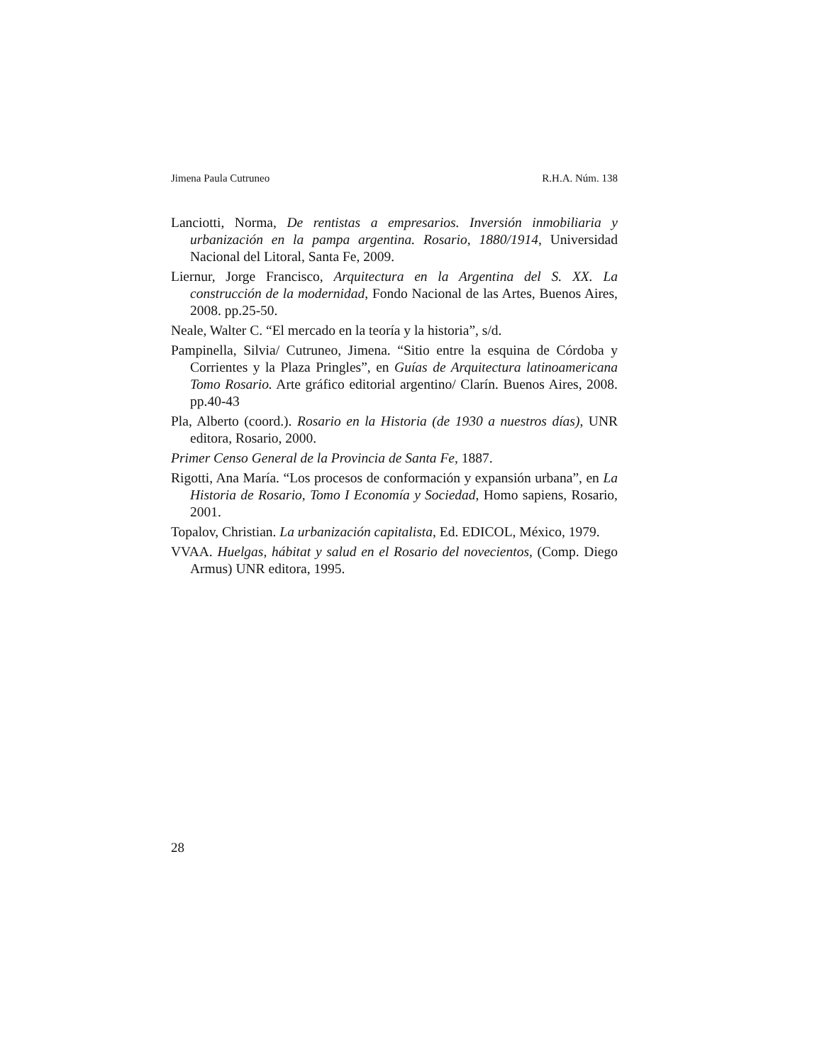Jimena Paula Cutruneo R.H.A. Núm. 138
Lanciotti, Norma, De rentistas a empresarios. Inversión inmobiliaria y urbanización en la pampa argentina. Rosario, 1880/1914, Universidad Nacional del Litoral, Santa Fe, 2009.
Liernur, Jorge Francisco, Arquitectura en la Argentina del S. XX. La construcción de la modernidad, Fondo Nacional de las Artes, Buenos Aires, 2008. pp.25-50.
Neale, Walter C. “El mercado en la teoría y la historia”, s/d.
Pampinella, Silvia/ Cutruneo, Jimena. “Sitio entre la esquina de Córdoba y Corrientes y la Plaza Pringles”, en Guías de Arquitectura latinoamericana Tomo Rosario. Arte gráfico editorial argentino/ Clarín. Buenos Aires, 2008. pp.40-43
Pla, Alberto (coord.). Rosario en la Historia (de 1930 a nuestros días), UNR editora, Rosario, 2000.
Primer Censo General de la Provincia de Santa Fe, 1887.
Rigotti, Ana María. “Los procesos de conformación y expansión urbana”, en La Historia de Rosario, Tomo I Economía y Sociedad, Homo sapiens, Rosario, 2001.
Topalov, Christian. La urbanización capitalista, Ed. EDICOL, México, 1979.
VVAA. Huelgas, hábitat y salud en el Rosario del novecientos, (Comp. Diego Armus) UNR editora, 1995.
28